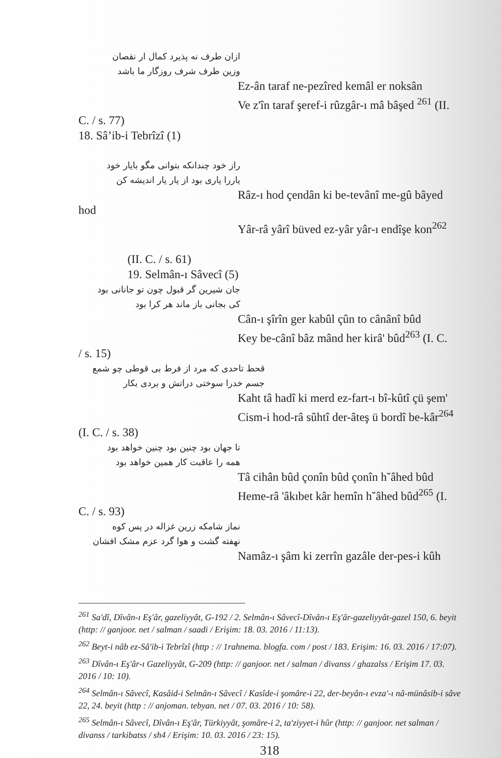ازان طرف نه پذیرد کمال ار نقصان
وزین طرف شرف روزگار ما باشد
Ez-ân taraf ne-pezîred kemâl er noksân
Ve z'în taraf şeref-i rûzgâr-ı mâ bâşed <sup>261</sup> (II.
C. / s. 77)
18. Sâ’ib-i Tebrîzî (1)
راز خود چندانکه بتوانی مگو بایار خود
یاررا یاری بود از یار یار اندیشه کن
Râz-ı hod çendân ki be-tevânî me-gû bâyed
hod
Yâr-râ yârî büved ez-yâr yâr-ı endîşe kon<sup>262</sup>
(II. C. / s. 61)
19. Selmân-ı Sâvecî (5)
جان شیرین گر قبول چون تو جانانی بود
کی بجانی باز ماند هر کرا بود
Cân-ı şîrîn ger kabûl çûn to cânânî bûd
Key be-cânî bâz mând her kirâ' bûd<sup>263</sup> (I. C.
/ s. 15)
قحط تاحدی که مرد از فرط بی قوطی چو شمع
جسم خدرا سوختی دراتش و بردی بکار
Kaht tâ hadî ki merd ez-fart-ı bî-kûtî çü şem'
Cism-i hod-râ sûhtî der-âteş ü bordî be-kâr<sup>264</sup>
(I. C. / s. 38)
تا جهان بود چنین بود چنین خواهد بود
همه را عاقبت کار همین خواهد بود
Tâ cihân bûd çonîn bûd çonîn hˇâhed bûd
Heme-râ 'âkıbet kâr hemîn hˇâhed bûd<sup>265</sup> (I.
C. / s. 93)
نماز شامکه زرین غزاله در پس کوه
نهفته گشت و هوا گرد عزم مشک افشان
Namâz-ı şâm ki zerrîn gazâle der-pes-i kûh
<sup>261</sup> Sa'dî, Dîvân-ı Eş'âr, gazeliyyât, G-192 / 2. Selmân-ı Sâvecî-Dîvân-ı Eş'âr-gazeliyyât-gazel 150, 6. beyit (http: // ganjoor. net / salman / saadi / Erişim: 18. 03. 2016 / 11:13).
<sup>262</sup> Beyt-i nâb ez-Sâ'ib-i Tebrîzî (http : // 1rahnema. blogfa. com / post / 183. Erişim: 16. 03. 2016 / 17:07).
<sup>263</sup> Dîvân-ı Eş'âr-ı Gazeliyyât, G-209 (http: // ganjoor. net / salman / divanss / ghazalss / Erişim 17. 03. 2016 / 10: 10).
<sup>264</sup> Selmân-ı Sâvecî, Kasâid-i Selmân-ı Sâvecî / Kasîde-i şomâre-i 22, der-beyân-ı evza'-ı nâ-münâsib-i sâve 22, 24. beyit (http : // anjoman. tebyan. net / 07. 03. 2016 / 10: 58).
<sup>265</sup> Selmân-ı Sâvecî, Dîvân-ı Eş'âr, Türkiyyât, şomâre-i 2, ta'ziyyet-i hûr (http: // ganjoor. net salman / divanss / tarkibatss / sh4 / Erişim: 10. 03. 2016 / 23: 15).
318